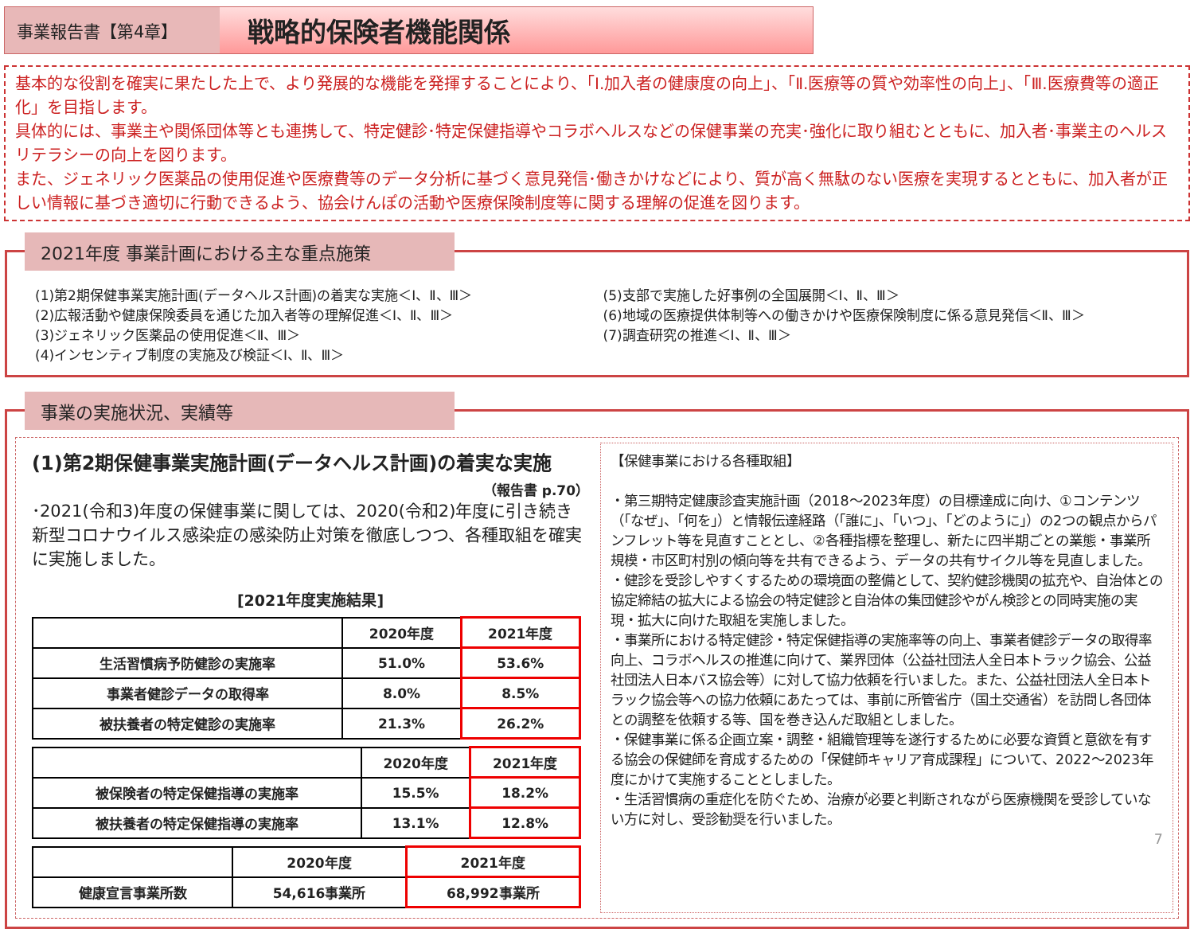事業報告書【第4章】
戦略的保険者機能関係
基本的な役割を確実に果たした上で、より発展的な機能を発揮することにより、「Ⅰ.加入者の健康度の向上」、「Ⅱ.医療等の質や効率性の向上」、「Ⅲ.医療費等の適正化」を目指します。
具体的には、事業主や関係団体等とも連携して、特定健診･特定保健指導やコラボヘルスなどの保健事業の充実･強化に取り組むとともに、加入者･事業主のヘルスリテラシーの向上を図ります。
また、ジェネリック医薬品の使用促進や医療費等のデータ分析に基づく意見発信･働きかけなどにより、質が高く無駄のない医療を実現するとともに、加入者が正しい情報に基づき適切に行動できるよう、協会けんぽの活動や医療保険制度等に関する理解の促進を図ります。
2021年度 事業計画における主な重点施策
(1)第2期保健事業実施計画(データヘルス計画)の着実な実施＜Ⅰ、Ⅱ、Ⅲ＞
(2)広報活動や健康保険委員を通じた加入者等の理解促進＜Ⅰ、Ⅱ、Ⅲ＞
(3)ジェネリック医薬品の使用促進＜Ⅱ、Ⅲ＞
(4)インセンティブ制度の実施及び検証＜Ⅰ、Ⅱ、Ⅲ＞
(5)支部で実施した好事例の全国展開＜Ⅰ、Ⅱ、Ⅲ＞
(6)地域の医療提供体制等への働きかけや医療保険制度に係る意見発信＜Ⅱ、Ⅲ＞
(7)調査研究の推進＜Ⅰ、Ⅱ、Ⅲ＞
事業の実施状況、実績等
(1)第2期保健事業実施計画(データヘルス計画)の着実な実施
（報告書 p.70）
･2021(令和3)年度の保健事業に関しては、2020(令和2)年度に引き続き新型コロナウイルス感染症の感染防止対策を徹底しつつ、各種取組を確実に実施しました。
[2021年度実施結果]
| | 2020年度 | 2021年度 |
| --- | --- | --- |
| 生活習慣病予防健診の実施率 | 51.0% | 53.6% |
| 事業者健診データの取得率 | 8.0% | 8.5% |
| 被扶養者の特定健診の実施率 | 21.3% | 26.2% |
| | 2020年度 | 2021年度 |
| --- | --- | --- |
| 被保険者の特定保健指導の実施率 | 15.5% | 18.2% |
| 被扶養者の特定保健指導の実施率 | 13.1% | 12.8% |
| | 2020年度 | 2021年度 |
| --- | --- | --- |
| 健康宣言事業所数 | 54,616事業所 | 68,992事業所 |
【保健事業における各種取組】
・第三期特定健康診査実施計画（2018～2023年度）の目標達成に向け、①コンテンツ（「なぜ」、「何を」）と情報伝達経路（「誰に」、「いつ」、「どのように」）の2つの観点からパンフレット等を見直すこととし、②各種指標を整理し、新たに四半期ごとの業態・事業所規模・市区町村別の傾向等を共有できるよう、データの共有サイクル等を見直しました。
・健診を受診しやすくするための環境面の整備として、契約健診機関の拡充や、自治体との協定締結の拡大による協会の特定健診と自治体の集団健診やがん検診との同時実施の実現・拡大に向けた取組を実施しました。
・事業所における特定健診・特定保健指導の実施率等の向上、事業者健診データの取得率向上、コラボヘルスの推進に向けて、業界団体（公益社団法人全日本トラック協会、公益社団法人日本バス協会等）に対して協力依頼を行いました。また、公益社団法人全日本トラック協会等への協力依頼にあたっては、事前に所管省庁（国土交通省）を訪問し各団体との調整を依頼する等、国を巻き込んだ取組としました。
・保健事業に係る企画立案・調整・組織管理等を遂行するために必要な資質と意欲を有する協会の保健師を育成するための「保健師キャリア育成課程」について、2022～2023年度にかけて実施することとしました。
・生活習慣病の重症化を防ぐため、治療が必要と判断されながら医療機関を受診していない方に対し、受診勧奨を行いました。
7